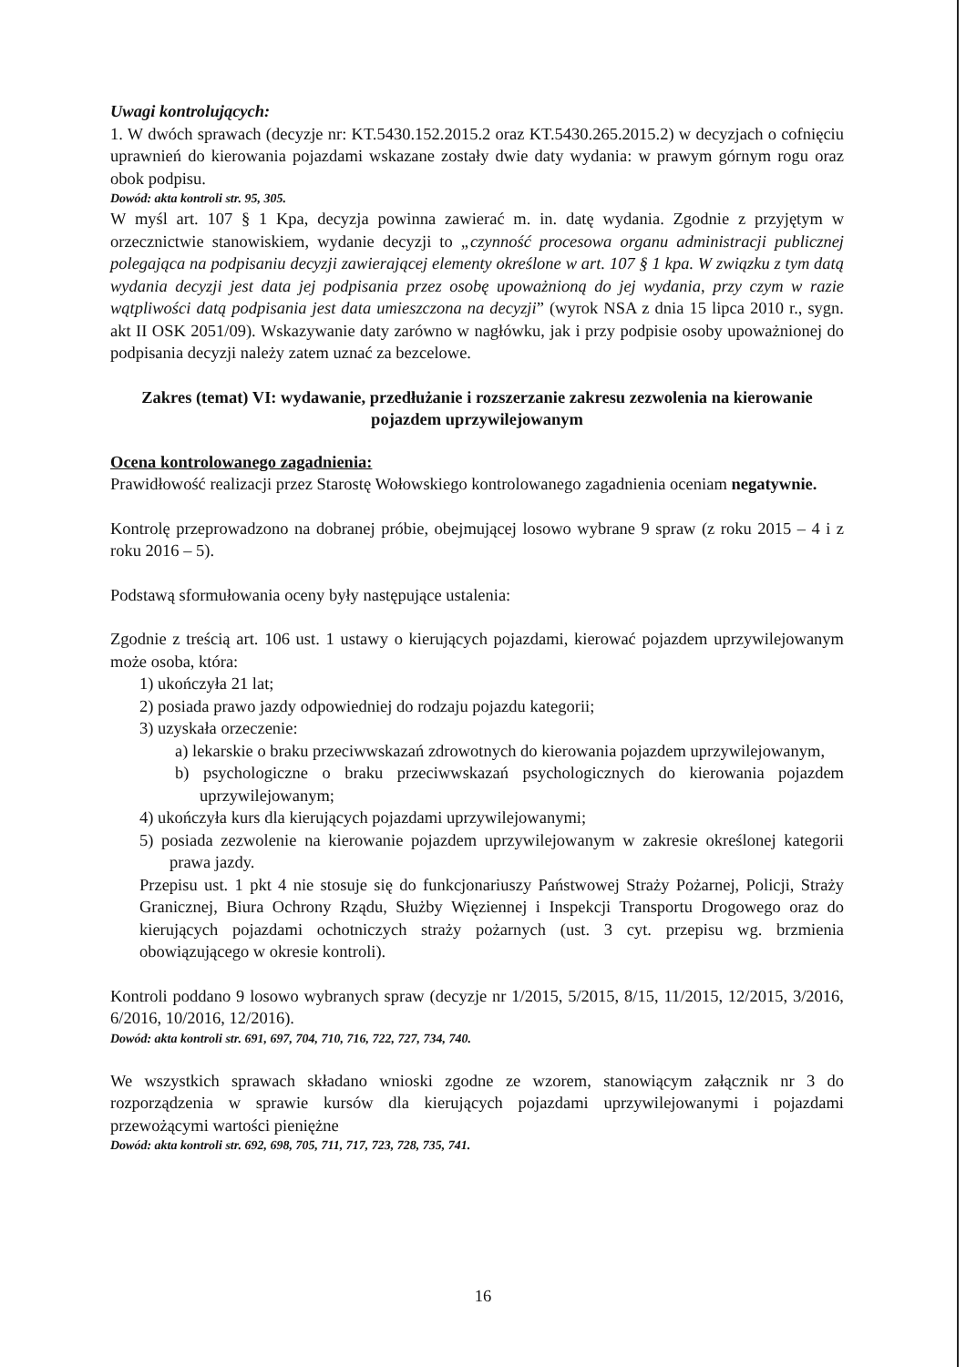Uwagi kontrolujących:
1. W dwóch sprawach (decyzje nr: KT.5430.152.2015.2 oraz KT.5430.265.2015.2) w decyzjach o cofnięciu uprawnień do kierowania pojazdami wskazane zostały dwie daty wydania: w prawym górnym rogu oraz obok podpisu.
Dowód: akta kontroli str. 95, 305.
W myśl art. 107 § 1 Kpa, decyzja powinna zawierać m. in. datę wydania. Zgodnie z przyjętym w orzecznictwie stanowiskiem, wydanie decyzji to „czynność procesowa organu administracji publicznej polegająca na podpisaniu decyzji zawierającej elementy określone w art. 107 § 1 kpa. W związku z tym datą wydania decyzji jest data jej podpisania przez osobę upoważnioną do jej wydania, przy czym w razie wątpliwości datą podpisania jest data umieszczona na decyzji” (wyrok NSA z dnia 15 lipca 2010 r., sygn. akt II OSK 2051/09). Wskazywanie daty zarówno w nagłówku, jak i przy podpisie osoby upoważnionej do podpisania decyzji należy zatem uznać za bezcelowe.
Zakres (temat) VI: wydawanie, przedłużanie i rozszerzanie zakresu zezwolenia na kierowanie pojazdem uprzywilejowanym
Ocena kontrolowanego zagadnienia:
Prawidłowość realizacji przez Starostę Wołowskiego kontrolowanego zagadnienia oceniam negatywnie.
Kontrolę przeprowadzono na dobranej próbie, obejmującej losowo wybrane 9 spraw (z roku 2015 – 4 i z roku 2016 – 5).
Podstawą sformułowania oceny były następujące ustalenia:
Zgodnie z treścią art. 106 ust. 1 ustawy o kierujących pojazdami, kierować pojazdem uprzywilejowanym może osoba, która:
1) ukończyła 21 lat;
2) posiada prawo jazdy odpowiedniej do rodzaju pojazdu kategorii;
3) uzyskała orzeczenie:
a) lekarskie o braku przeciwwskazań zdrowotnych do kierowania pojazdem uprzywilejowanym,
b) psychologiczne o braku przeciwwskazań psychologicznych do kierowania pojazdem uprzywilejowanym;
4) ukończyła kurs dla kierujących pojazdami uprzywilejowanymi;
5) posiada zezwolenie na kierowanie pojazdem uprzywilejowanym w zakresie określonej kategorii prawa jazdy.
Przepisu ust. 1 pkt 4 nie stosuje się do funkcjonariuszy Państwowej Straży Pożarnej, Policji, Straży Granicznej, Biura Ochrony Rządu, Służby Więziennej i Inspekcji Transportu Drogowego oraz do kierujących pojazdami ochotniczych straży pożarnych (ust. 3 cyt. przepisu wg. brzmienia obowiązującego w okresie kontroli).
Kontroli poddano 9 losowo wybranych spraw (decyzje nr 1/2015, 5/2015, 8/15, 11/2015, 12/2015, 3/2016, 6/2016, 10/2016, 12/2016).
Dowód: akta kontroli str. 691, 697, 704, 710, 716, 722, 727, 734, 740.
We wszystkich sprawach składano wnioski zgodne ze wzorem, stanowiącym załącznik nr 3 do rozporządzenia w sprawie kursów dla kierujących pojazdami uprzywilejowanymi i pojazdami przewożącymi wartości pieniężne
Dowód: akta kontroli str. 692, 698, 705, 711, 717, 723, 728, 735, 741.
16